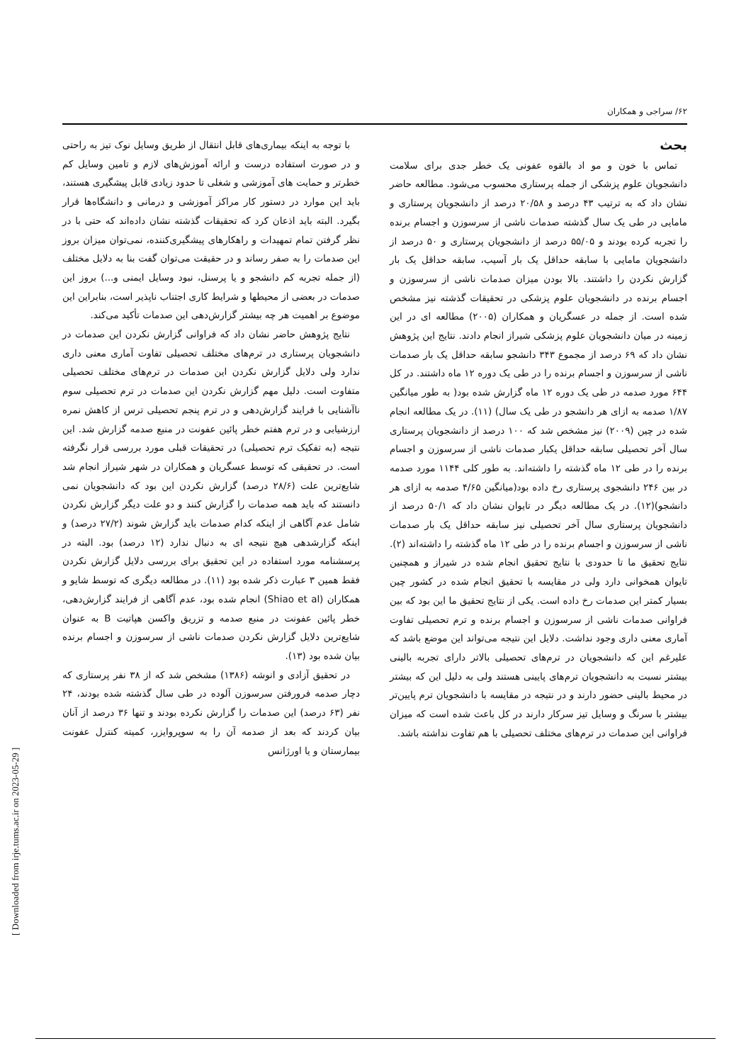۶۲/ سراجی و همکاران
بحث
تماس با خون و مو اد بالقوه عفونی یک خطر جدی برای سلامت دانشجویان علوم پزشکی از جمله پرستاری محسوب می‌شود. مطالعه حاضر نشان داد که به ترتیب ۴۳ درصد و ۲۰/۵۸ درصد از دانشجویان پرستاری و مامایی در طی یک سال گذشته صدمات ناشی از سرسوزن و اجسام برنده را تجربه کرده بودند و ۵۵/۰۵ درصد از دانشجویان پرستاری و ۵۰ درصد از دانشجویان مامایی با سابقه حداقل یک بار آسیب، سابقه حداقل یک بار گزارش نکردن را داشتند. بالا بودن میزان صدمات ناشی از سرسوزن و اجسام برنده در دانشجویان علوم پزشکی در تحقیقات گذشته نیز مشخص شده است. از جمله در عسگریان و همکاران (۲۰۰۵) مطالعه ای در این زمینه در میان دانشجویان علوم پزشکی شیراز انجام دادند. نتایج این پژوهش نشان داد که ۶۹ درصد از مجموع ۳۴۳ دانشجو سابقه حداقل یک بار صدمات ناشی از سرسوزن و اجسام برنده را در طی یک دوره ۱۲ ماه داشتند. در کل ۶۴۴ مورد صدمه در طی یک دوره ۱۲ ماه گزارش شده بود( به طور میانگین ۱/۸۷ صدمه به ازای هر دانشجو در طی یک سال) (۱۱). در یک مطالعه انجام شده در چین (۲۰۰۹) نیز مشخص شد که ۱۰۰ درصد از دانشجویان پرستاری سال آخر تحصیلی سابقه حداقل یکبار صدمات ناشی از سرسوزن و اجسام برنده را در طی ۱۲ ماه گذشته را داشته‌اند. به طور کلی ۱۱۴۴ مورد صدمه در بین ۲۴۶ دانشجوی پرستاری رخ داده بود(میانگین ۴/۶۵ صدمه به ازای هر دانشجو)(۱۲). در یک مطالعه دیگر در تایوان نشان داد که ۵۰/۱ درصد از دانشجویان پرستاری سال آخر تحصیلی نیز سابقه حداقل یک بار صدمات ناشی از سرسوزن و اجسام برنده را در طی ۱۲ ماه گذشته را داشته‌اند (۲). نتایج تحقیق ما تا حدودی با نتایج تحقیق انجام شده در شیراز و همچنین تایوان همخوانی دارد ولی در مقایسه با تحقیق انجام شده در کشور چین بسیار کمتر این صدمات رخ داده است. یکی از نتایج تحقیق ما این بود که بین فراوانی صدمات ناشی از سرسوزن و اجسام برنده و ترم تحصیلی تفاوت آماری معنی داری وجود نداشت. دلایل این نتیجه می‌تواند این موضع باشد که علیرغم این که دانشجویان در ترم‌های تحصیلی بالاتر دارای تجربه بالینی بیشتر نسبت به دانشجویان ترم‌های پایینی هستند ولی به دلیل این که بیشتر در محیط بالینی حضور دارند و در نتیجه در مقایسه با دانشجویان ترم پایین‌تر بیشتر با سرنگ و وسایل تیز سرکار دارند در کل باعث شده است که میزان فراوانی این صدمات در ترم‌های مختلف تحصیلی با هم تفاوت نداشته باشد.
با توجه به اینکه بیماری‌های قابل انتقال از طریق وسایل نوک تیز به راحتی و در صورت استفاده درست و ارائه آموزش‌های لازم و تامین وسایل کم خطرتر و حمایت های آموزشی و شغلی تا حدود زیادی قابل پیشگیری هستند، باید این موارد در دستور کار مراکز آموزشی و درمانی و دانشگاه‌ها قرار بگیرد. البته باید اذعان کرد که تحقیقات گذشته نشان داده‌اند که حتی با در نظر گرفتن تمام تمهیدات و راهکارهای پیشگیری‌کننده، نمی‌توان میزان بروز این صدمات را به صفر رساند و در حقیقت می‌توان گفت بنا به دلایل مختلف (از جمله تجربه کم دانشجو و یا پرسنل، نبود وسایل ایمنی و...) بروز این صدمات در بعضی از محیطها و شرایط کاری اجتناب ناپذیر است، بنابراین این موضوع بر اهمیت هر چه بیشتر گزارش‌دهی این صدمات تأکید می‌کند.
نتایج پژوهش حاضر نشان داد که فراوانی گزارش نکردن این صدمات در دانشجویان پرستاری در ترم‌های مختلف تحصیلی تفاوت آماری معنی داری ندارد ولی دلایل گزارش نکردن این صدمات در ترم‌های مختلف تحصیلی متفاوت است. دلیل مهم گزارش نکردن این صدمات در ترم تحصیلی سوم ناآشنایی با فرایند گزارش‌دهی و در ترم پنجم تحصیلی ترس از کاهش نمره ارزشیابی و در ترم هفتم خطر پائین عفونت در منبع صدمه گزارش شد. این نتیجه (به تفکیک ترم تحصیلی) در تحقیقات قبلی مورد بررسی قرار نگرفته است. در تحقیقی که توسط عسگریان و همکاران در شهر شیراز انجام شد شایع‌ترین علت (۲۸/۶ درصد) گزارش نکردن این بود که دانشجویان نمی دانستند که باید همه صدمات را گزارش کنند و دو علت دیگر گزارش نکردن شامل عدم آگاهی از اینکه کدام صدمات باید گزارش شوند (۲۷/۲ درصد) و اینکه گزارشدهی هیچ نتیجه ای به دنبال ندارد (۱۲ درصد) بود. البته در پرسشنامه مورد استفاده در این تحقیق برای بررسی دلایل گزارش نکردن فقط همین ۳ عبارت ذکر شده بود (۱۱). در مطالعه دیگری که توسط شایو و همکاران (Shiao et al) انجام شده بود، عدم آگاهی از فرایند گزارش‌دهی، خطر پائین عفونت در منبع صدمه و تزریق واکسن هپاتیت B به عنوان شایع‌ترین دلایل گزارش نکردن صدمات ناشی از سرسوزن و اجسام برنده بیان شده بود (۱۳).
در تحقیق آزادی و انوشه (۱۳۸۶) مشخص شد که از ۳۸ نفر پرستاری که دچار صدمه فرورفتن سرسوزن آلوده در طی سال گذشته شده بودند، ۲۴ نفر (۶۳ درصد) این صدمات را گزارش نکرده بودند و تنها ۳۶ درصد از آنان بیان کردند که بعد از صدمه آن را به سوپروایزر، کمیته کنترل عفونت بیمارستان و یا اورژانس
[ Downloaded from irje.tums.ac.ir on 2023-05-29 ]